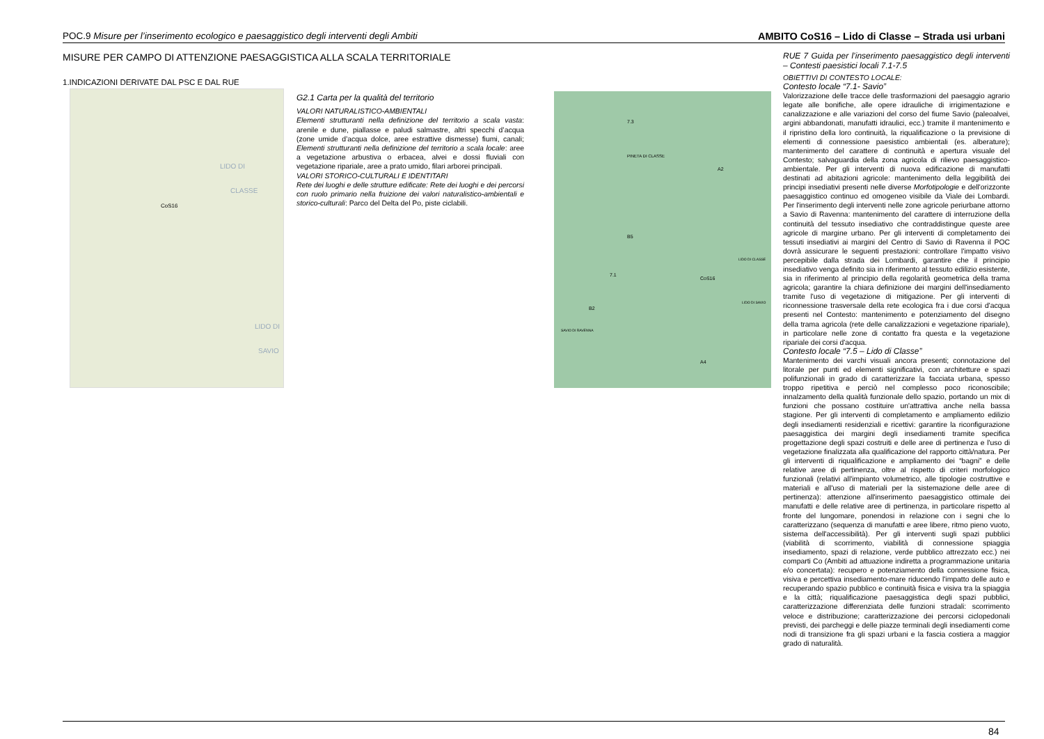POC.9 Misure per l’inserimento ecologico e paesaggistico degli interventi degli Ambiti AMBITO CoS16 – Lido di Classe – Strada usi urbani
MISURE PER CAMPO DI ATTENZIONE PAESAGGISTICA ALLA SCALA TERRITORIALE
1.INDICAZIONI DERIVATE DAL PSC E DAL RUE
LIDO DI
CLASSE
CoS16
LIDO DI
SAVIO
G2.1 Carta per la qualità del territorio
VALORI NATURALISTICO-AMBIENTALI
Elementi strutturanti nella definizione del territorio a scala vasta: arenile e dune, piallasse e paludi salmastre, altri specchi d’acqua (zone umide d’acqua dolce, aree estrattive dismesse) fiumi, canali; Elementi strutturanti nella definizione del territorio a scala locale: aree a vegetazione arbustiva o erbacea, alvei e dossi fluviali con vegetazione ripariale, aree a prato umido, filari arborei principali.
VALORI STORICO-CULTURALI E IDENTITARI
Rete dei luoghi e delle strutture edificate: Rete dei luoghi e dei percorsi con ruolo primario nella fruizione dei valori naturalistico-ambientali e storico-culturali: Parco del Delta del Po, piste ciclabili.
PINETA DI CLASSE
LIDO DI CLASSE
CoS16
LIDO DI SAVIO
SAVIO DI RAVENNA
7.3
7.1
A2
B5
B2
A4
RUE 7 Guida per l’inserimento paesaggistico degli interventi – Contesti paesistici locali 7.1-7.5
OBIETTIVI DI CONTESTO LOCALE:
Contesto locale “7.1- Savio”
Valorizzazione delle tracce delle trasformazioni del paesaggio agrario legate alle bonifiche, alle opere idrauliche di irrigimentazione e canalizzazione e alle variazioni del corso del fiume Savio (paleoalvei, argini abbandonati, manufatti idraulici, ecc.) tramite il mantenimento e il ripristino della loro continuità, la riqualificazione o la previsione di elementi di connessione paesistico ambientali (es. alberature); mantenimento del carattere di continuità e apertura visuale del Contesto; salvaguardia della zona agricola di rilievo paesaggistico-ambientale. Per gli interventi di nuova edificazione di manufatti destinati ad abitazioni agricole: mantenimento della leggibilità dei principi insediativi presenti nelle diverse Morfotipologie e dell'orizzonte paesaggistico continuo ed omogeneo visibile da Viale dei Lombardi. Per l'inserimento degli interventi nelle zone agricole periurbane attorno a Savio di Ravenna: mantenimento del carattere di interruzione della continuità del tessuto insediativo che contraddistingue queste aree agricole di margine urbano. Per gli interventi di completamento dei tessuti insediativi ai margini del Centro di Savio di Ravenna il POC dovrà assicurare le seguenti prestazioni: controllare l'impatto visivo percepibile dalla strada dei Lombardi, garantire che il principio insediativo venga definito sia in riferimento al tessuto edilizio esistente, sia in riferimento al principio della regolarità geometrica della trama agricola; garantire la chiara definizione dei margini dell'insediamento tramite l'uso di vegetazione di mitigazione. Per gli interventi di riconnessione trasversale della rete ecologica fra i due corsi d'acqua presenti nel Contesto: mantenimento e potenziamento del disegno della trama agricola (rete delle canalizzazioni e vegetazione ripariale), in particolare nelle zone di contatto fra questa e la vegetazione ripariale dei corsi d'acqua.
Contesto locale “7.5 – Lido di Classe”
Mantenimento dei varchi visuali ancora presenti; connotazione del litorale per punti ed elementi significativi, con architetture e spazi polifunzionali in grado di caratterizzare la facciata urbana, spesso troppo ripetitiva e perciò nel complesso poco riconoscibile; innalzamento della qualità funzionale dello spazio, portando un mix di funzioni che possano costituire un'attrattiva anche nella bassa stagione. Per gli interventi di completamento e ampliamento edilizio degli insediamenti residenziali e ricettivi: garantire la riconfigurazione paesaggistica dei margini degli insediamenti tramite specifica progettazione degli spazi costruiti e delle aree di pertinenza e l'uso di vegetazione finalizzata alla qualificazione del rapporto città/natura. Per gli interventi di riqualificazione e ampliamento dei “bagni” e delle relative aree di pertinenza, oltre al rispetto di criteri morfologico funzionali (relativi all'impianto volumetrico, alle tipologie costruttive e materiali e all'uso di materiali per la sistemazione delle aree di pertinenza): attenzione all'inserimento paesaggistico ottimale dei manufatti e delle relative aree di pertinenza, in particolare rispetto al fronte del lungomare, ponendosi in relazione con i segni che lo caratterizzano (sequenza di manufatti e aree libere, ritmo pieno vuoto, sistema dell'accessibilità). Per gli interventi sugli spazi pubblici (viabilità di scorrimento, viabilità di connessione spiaggia insediamento, spazi di relazione, verde pubblico attrezzato ecc.) nei comparti Co (Ambiti ad attuazione indiretta a programmazione unitaria e/o concertata): recupero e potenziamento della connessione fisica, visiva e percettiva insediamento-mare riducendo l'impatto delle auto e recuperando spazio pubblico e continuità fisica e visiva tra la spiaggia e la città; riqualificazione paesaggistica degli spazi pubblici, caratterizzazione differenziata delle funzioni stradali: scorrimento veloce e distribuzione; caratterizzazione dei percorsi ciclopedonali previsti, dei parcheggi e delle piazze terminali degli insediamenti come nodi di transizione fra gli spazi urbani e la fascia costiera a maggior grado di naturalità.
84